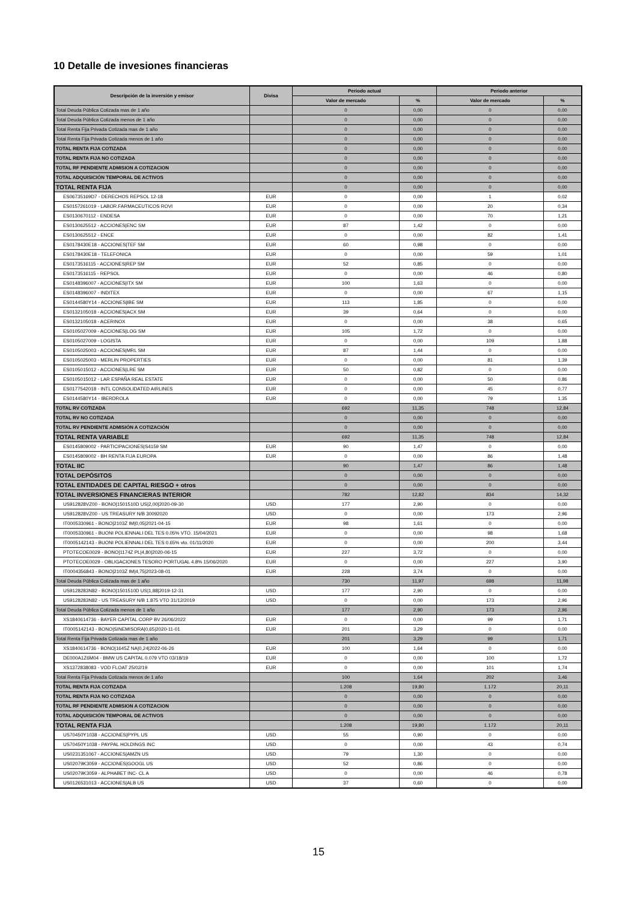10 Detalle de invesiones financieras
| Descripción de la inversión y emisor | Divisa | Periodo actual | | Periodo anterior | |
| --- | --- | --- | --- | --- | --- |
| | | Valor de mercado | % | Valor de mercado | % |
| Total Deuda Pública Cotizada mas de 1 año | | 0 | 0,00 | 0 | 0,00 |
| Total Deuda Pública Cotizada menos de 1 año | | 0 | 0,00 | 0 | 0,00 |
| Total Renta Fija Privada Cotizada mas de 1 año | | 0 | 0,00 | 0 | 0,00 |
| Total Renta Fija Privada Cotizada menos de 1 año | | 0 | 0,00 | 0 | 0,00 |
| TOTAL RENTA FIJA COTIZADA | | 0 | 0,00 | 0 | 0,00 |
| TOTAL RENTA FIJA NO COTIZADA | | 0 | 0,00 | 0 | 0,00 |
| TOTAL RF PENDIENTE ADMISION A COTIZACION | | 0 | 0,00 | 0 | 0,00 |
| TOTAL ADQUISICIÓN TEMPORAL DE ACTIVOS | | 0 | 0,00 | 0 | 0,00 |
| TOTAL RENTA FIJA | | 0 | 0,00 | 0 | 0,00 |
| ES06735169D7 - DERECHOS REPSOL 12-18 | EUR | 0 | 0,00 | 1 | 0,02 |
| ES0157261019 - LABOR.FARMACEUTICOS ROVI | EUR | 0 | 0,00 | 20 | 0,34 |
| ES0130670112 - ENDESA | EUR | 0 | 0,00 | 70 | 1,21 |
| ES0130625512 - ACCIONES/ENC SM | EUR | 87 | 1,42 | 0 | 0,00 |
| ES0130625512 - ENCE | EUR | 0 | 0,00 | 82 | 1,41 |
| ES0178430E18 - ACCIONES/TEF SM | EUR | 60 | 0,98 | 0 | 0,00 |
| ES0178430E18 - TELEFONICA | EUR | 0 | 0,00 | 59 | 1,01 |
| ES0173516115 - ACCIONES/REP SM | EUR | 52 | 0,85 | 0 | 0,00 |
| ES0173516115 - REPSOL | EUR | 0 | 0,00 | 46 | 0,80 |
| ES0148396007 - ACCIONES/ITX SM | EUR | 100 | 1,63 | 0 | 0,00 |
| ES0148396007 - INDITEX | EUR | 0 | 0,00 | 67 | 1,15 |
| ES0144580Y14 - ACCIONES/IBE SM | EUR | 113 | 1,85 | 0 | 0,00 |
| ES0132105018 - ACCIONES/ACX SM | EUR | 39 | 0,64 | 0 | 0,00 |
| ES0132105018 - ACERINOX | EUR | 0 | 0,00 | 38 | 0,65 |
| ES0105027009 - ACCIONES/LOG SM | EUR | 105 | 1,72 | 0 | 0,00 |
| ES0105027009 - LOGISTA | EUR | 0 | 0,00 | 109 | 1,88 |
| ES0105025003 - ACCIONES/MRL SM | EUR | 87 | 1,44 | 0 | 0,00 |
| ES0105025003 - MERLIN PROPERTIES | EUR | 0 | 0,00 | 81 | 1,39 |
| ES0105015012 - ACCIONES/LRE SM | EUR | 50 | 0,82 | 0 | 0,00 |
| ES0105015012 - LAR ESPAÑA REAL ESTATE | EUR | 0 | 0,00 | 50 | 0,86 |
| ES0177542018 - INTL CONSOLIDATED AIRLINES | EUR | 0 | 0,00 | 45 | 0,77 |
| ES0144580Y14 - IBERDROLA | EUR | 0 | 0,00 | 79 | 1,35 |
| TOTAL RV COTIZADA | | 692 | 11,35 | 748 | 12,84 |
| TOTAL RV NO COTIZADA | | 0 | 0,00 | 0 | 0,00 |
| TOTAL RV PENDIENTE ADMISIÓN A COTIZACIÓN | | 0 | 0,00 | 0 | 0,00 |
| TOTAL RENTA VARIABLE | | 692 | 11,35 | 748 | 12,84 |
| ES0145809002 - PARTICIPACIONES/S4159 SM | EUR | 90 | 1,47 | 0 | 0,00 |
| ES0145809002 - BH RENTA FIJA EUROPA | EUR | 0 | 0,00 | 86 | 1,48 |
| TOTAL IIC | | 90 | 1,47 | 86 | 1,48 |
| TOTAL DEPÓSITOS | | 0 | 0,00 | 0 | 0,00 |
| TOTAL ENTIDADES DE CAPITAL RIESGO + otros | | 0 | 0,00 | 0 | 0,00 |
| TOTAL INVERSIONES FINANCIERAS INTERIOR | | 782 | 12,82 | 834 | 14,32 |
| US912828VZ00 - BONO/1501510D US/2,00/2020-09-30 | USD | 177 | 2,90 | 0 | 0,00 |
| US912828VZ00 - US TREASURY N/B 30092020 | USD | 0 | 0,00 | 173 | 2,96 |
| IT0005330961 - BONO/2103Z IM/0,05/2021-04-15 | EUR | 98 | 1,61 | 0 | 0,00 |
| IT0005330961 - BUONI POLIENNALI DEL TES 0.05% VTO. 15/04/2021 | EUR | 0 | 0,00 | 98 | 1,68 |
| IT0005142143 - BUONI POLIENNALI DEL TES 0.65% vto. 01/11/2020 | EUR | 0 | 0,00 | 200 | 3,44 |
| PTOTECOE0029 - BONO/1174Z PL/4,80/2020-06-15 | EUR | 227 | 3,72 | 0 | 0,00 |
| PTOTECOE0029 - OBLIGACIONES TESORO PORTUGAL 4.8% 15/06/2020 | EUR | 0 | 0,00 | 227 | 3,90 |
| IT0004356843 - BONO/2103Z IM/4,75/2023-08-01 | EUR | 228 | 3,74 | 0 | 0,00 |
| Total Deuda Pública Cotizada mas de 1 año | | 730 | 11,97 | 698 | 11,98 |
| US9128283N82 - BONO/1501510D US/1,88/2019-12-31 | USD | 177 | 2,90 | 0 | 0,00 |
| US9128283N82 - US TREASURY N/B 1.875 VTO 31/12/2019 | USD | 0 | 0,00 | 173 | 2,96 |
| Total Deuda Pública Cotizada menos de 1 año | | 177 | 2,90 | 173 | 2,96 |
| XS1840614736 - BAYER CAPITAL CORP BV 26/06/2022 | EUR | 0 | 0,00 | 99 | 1,71 |
| IT0005142143 - BONO/SINEMISORA/0,65/2020-11-01 | EUR | 201 | 3,29 | 0 | 0,00 |
| Total Renta Fija Privada Cotizada mas de 1 año | | 201 | 3,29 | 99 | 1,71 |
| XS1840614736 - BONO/1645Z NA/0,24/2022-06-26 | EUR | 100 | 1,64 | 0 | 0,00 |
| DE000A1Z6M04 - BMW US CAPITAL 0.079 VTO 03/18/19 | EUR | 0 | 0,00 | 100 | 1,72 |
| XS1372838083 - VOD FLOAT 25/02/19 | EUR | 0 | 0,00 | 101 | 1,74 |
| Total Renta Fija Privada Cotizada menos de 1 año | | 100 | 1,64 | 202 | 3,46 |
| TOTAL RENTA FIJA COTIZADA | | 1.208 | 19,80 | 1.172 | 20,11 |
| TOTAL RENTA FIJA NO COTIZADA | | 0 | 0,00 | 0 | 0,00 |
| TOTAL RF PENDIENTE ADMISION A COTIZACION | | 0 | 0,00 | 0 | 0,00 |
| TOTAL ADQUISICIÓN TEMPORAL DE ACTIVOS | | 0 | 0,00 | 0 | 0,00 |
| TOTAL RENTA FIJA | | 1.208 | 19,80 | 1.172 | 20,11 |
| US70450Y1038 - ACCIONES/PYPL US | USD | 55 | 0,90 | 0 | 0,00 |
| US70450Y1038 - PAYPAL HOLDINGS INC | USD | 0 | 0,00 | 43 | 0,74 |
| US0231351067 - ACCIONES/AMZN US | USD | 79 | 1,30 | 0 | 0,00 |
| US02079K3059 - ACCIONES/GOOGL US | USD | 52 | 0,86 | 0 | 0,00 |
| US02079K3059 - ALPHABET INC- CL A | USD | 0 | 0,00 | 46 | 0,78 |
| US0126531013 - ACCIONES/ALB US | USD | 37 | 0,60 | 0 | 0,00 |
15